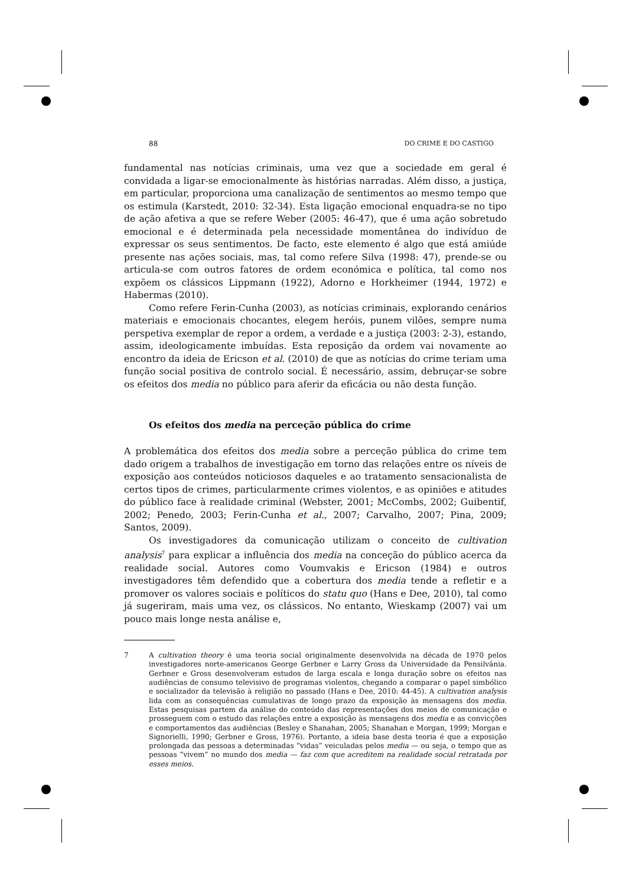88 DO CRIME E DO CASTIGO
fundamental nas notícias criminais, uma vez que a sociedade em geral é convidada a ligar-se emocionalmente às histórias narradas. Além disso, a justiça, em particular, proporciona uma canalização de sentimentos ao mesmo tempo que os estimula (Karstedt, 2010: 32-34). Esta ligação emocional enquadra-se no tipo de ação afetiva a que se refere Weber (2005: 46-47), que é uma ação sobretudo emocional e é determinada pela necessidade momentânea do indivíduo de expressar os seus sentimentos. De facto, este elemento é algo que está amiúde presente nas ações sociais, mas, tal como refere Silva (1998: 47), prende-se ou articula-se com outros fatores de ordem económica e política, tal como nos expõem os clássicos Lippmann (1922), Adorno e Horkheimer (1944, 1972) e Habermas (2010).
Como refere Ferin-Cunha (2003), as notícias criminais, explorando cenários materiais e emocionais chocantes, elegem heróis, punem vilões, sempre numa perspetiva exemplar de repor a ordem, a verdade e a justiça (2003: 2-3), estando, assim, ideologicamente imbuídas. Esta reposição da ordem vai novamente ao encontro da ideia de Ericson et al. (2010) de que as notícias do crime teriam uma função social positiva de controlo social. É necessário, assim, debruçar-se sobre os efeitos dos media no público para aferir da eficácia ou não desta função.
Os efeitos dos media na perceção pública do crime
A problemática dos efeitos dos media sobre a perceção pública do crime tem dado origem a trabalhos de investigação em torno das relações entre os níveis de exposição aos conteúdos noticiosos daqueles e ao tratamento sensacionalista de certos tipos de crimes, particularmente crimes violentos, e as opiniões e atitudes do público face à realidade criminal (Webster, 2001; McCombs, 2002; Guibentif, 2002; Penedo, 2003; Ferin-Cunha et al., 2007; Carvalho, 2007; Pina, 2009; Santos, 2009).
Os investigadores da comunicação utilizam o conceito de cultivation analysis<sup>7</sup> para explicar a influência dos media na conceção do público acerca da realidade social. Autores como Voumvakis e Ericson (1984) e outros investigadores têm defendido que a cobertura dos media tende a refletir e a promover os valores sociais e políticos do statu quo (Hans e Dee, 2010), tal como já sugeriram, mais uma vez, os clássicos. No entanto, Wieskamp (2007) vai um pouco mais longe nesta análise e,
7 A cultivation theory é uma teoria social originalmente desenvolvida na década de 1970 pelos investigadores norte-americanos George Gerbner e Larry Gross da Universidade da Pensilvânia. Gerbner e Gross desenvolveram estudos de larga escala e longa duração sobre os efeitos nas audiências de consumo televisivo de programas violentos, chegando a comparar o papel simbólico e socializador da televisão à religião no passado (Hans e Dee, 2010: 44-45). A cultivation analysis lida com as consequências cumulativas de longo prazo da exposição às mensagens dos media. Estas pesquisas partem da análise do conteúdo das representações dos meios de comunicação e prosseguem com o estudo das relações entre a exposição às mensagens dos media e as convicções e comportamentos das audiências (Besley e Shanahan, 2005; Shanahan e Morgan, 1999; Morgan e Signorielli, 1990; Gerbner e Gross, 1976). Portanto, a ideia base desta teoria é que a exposição prolongada das pessoas a determinadas “vidas” veiculadas pelos media — ou seja, o tempo que as pessoas “vivem” no mundo dos media — faz com que acreditem na realidade social retratada por esses meios.